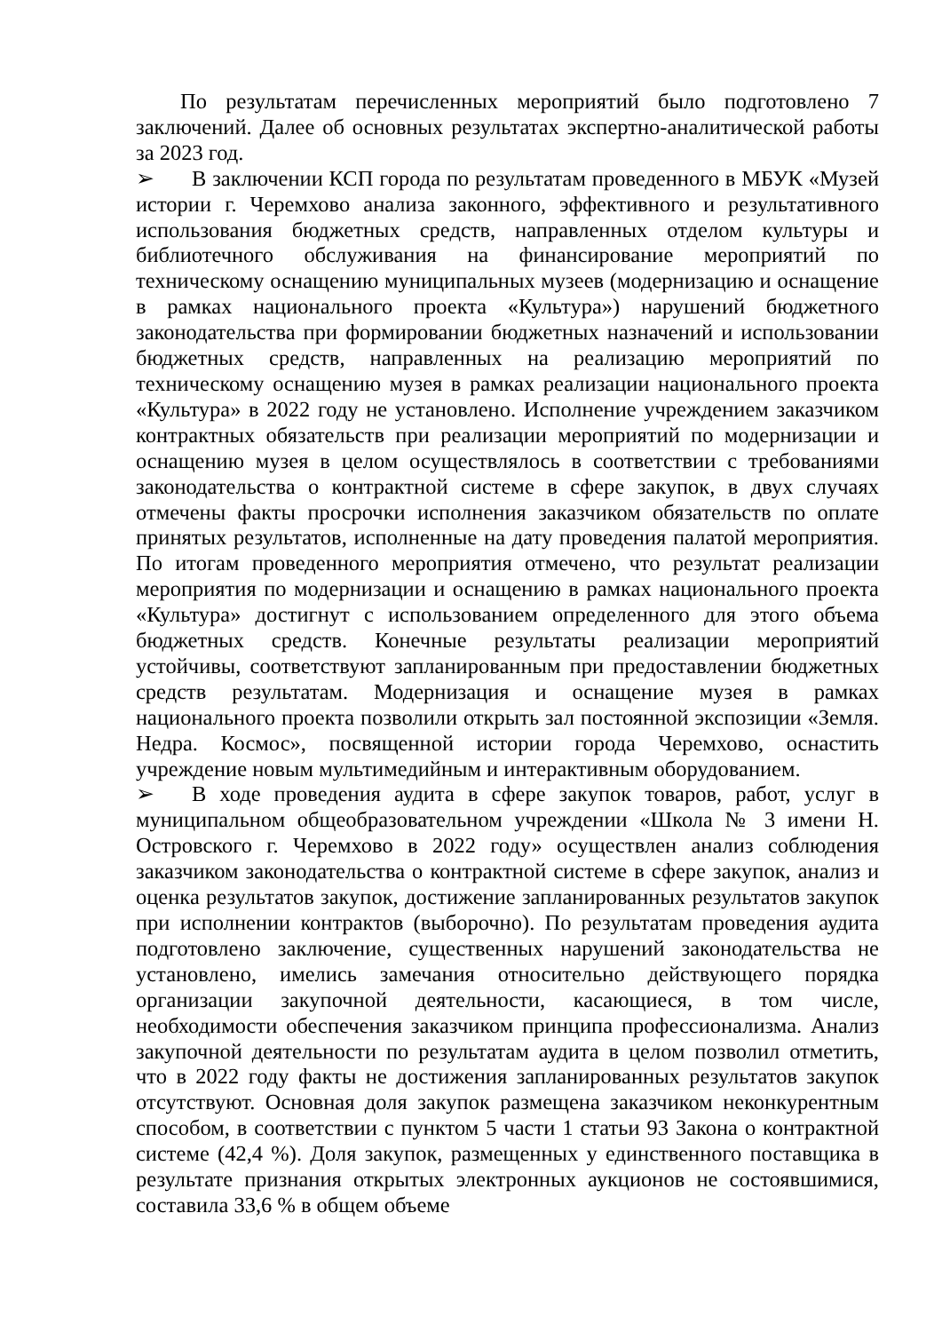По результатам перечисленных мероприятий было подготовлено 7 заключений. Далее об основных результатах экспертно-аналитической работы за 2023 год.
➢ В заключении КСП города по результатам проведенного в МБУК «Музей истории г. Черемхово анализа законного, эффективного и результативного использования бюджетных средств, направленных отделом культуры и библиотечного обслуживания на финансирование мероприятий по техническому оснащению муниципальных музеев (модернизацию и оснащение в рамках национального проекта «Культура») нарушений бюджетного законодательства при формировании бюджетных назначений и использовании бюджетных средств, направленных на реализацию мероприятий по техническому оснащению музея в рамках реализации национального проекта «Культура» в 2022 году не установлено. Исполнение учреждением заказчиком контрактных обязательств при реализации мероприятий по модернизации и оснащению музея в целом осуществлялось в соответствии с требованиями законодательства о контрактной системе в сфере закупок, в двух случаях отмечены факты просрочки исполнения заказчиком обязательств по оплате принятых результатов, исполненные на дату проведения палатой мероприятия. По итогам проведенного мероприятия отмечено, что результат реализации мероприятия по модернизации и оснащению в рамках национального проекта «Культура» достигнут с использованием определенного для этого объема бюджетных средств. Конечные результаты реализации мероприятий устойчивы, соответствуют запланированным при предоставлении бюджетных средств результатам. Модернизация и оснащение музея в рамках национального проекта позволили открыть зал постоянной экспозиции «Земля. Недра. Космос», посвященной истории города Черемхово, оснастить учреждение новым мультимедийным и интерактивным оборудованием.
➢ В ходе проведения аудита в сфере закупок товаров, работ, услуг в муниципальном общеобразовательном учреждении «Школа № 3 имени Н. Островского г. Черемхово в 2022 году» осуществлен анализ соблюдения заказчиком законодательства о контрактной системе в сфере закупок, анализ и оценка результатов закупок, достижение запланированных результатов закупок при исполнении контрактов (выборочно). По результатам проведения аудита подготовлено заключение, существенных нарушений законодательства не установлено, имелись замечания относительно действующего порядка организации закупочной деятельности, касающиеся, в том числе, необходимости обеспечения заказчиком принципа профессионализма. Анализ закупочной деятельности по результатам аудита в целом позволил отметить, что в 2022 году факты не достижения запланированных результатов закупок отсутствуют. Основная доля закупок размещена заказчиком неконкурентным способом, в соответствии с пунктом 5 части 1 статьи 93 Закона о контрактной системе (42,4 %). Доля закупок, размещенных у единственного поставщика в результате признания открытых электронных аукционов не состоявшимися, составила 33,6 % в общем объеме